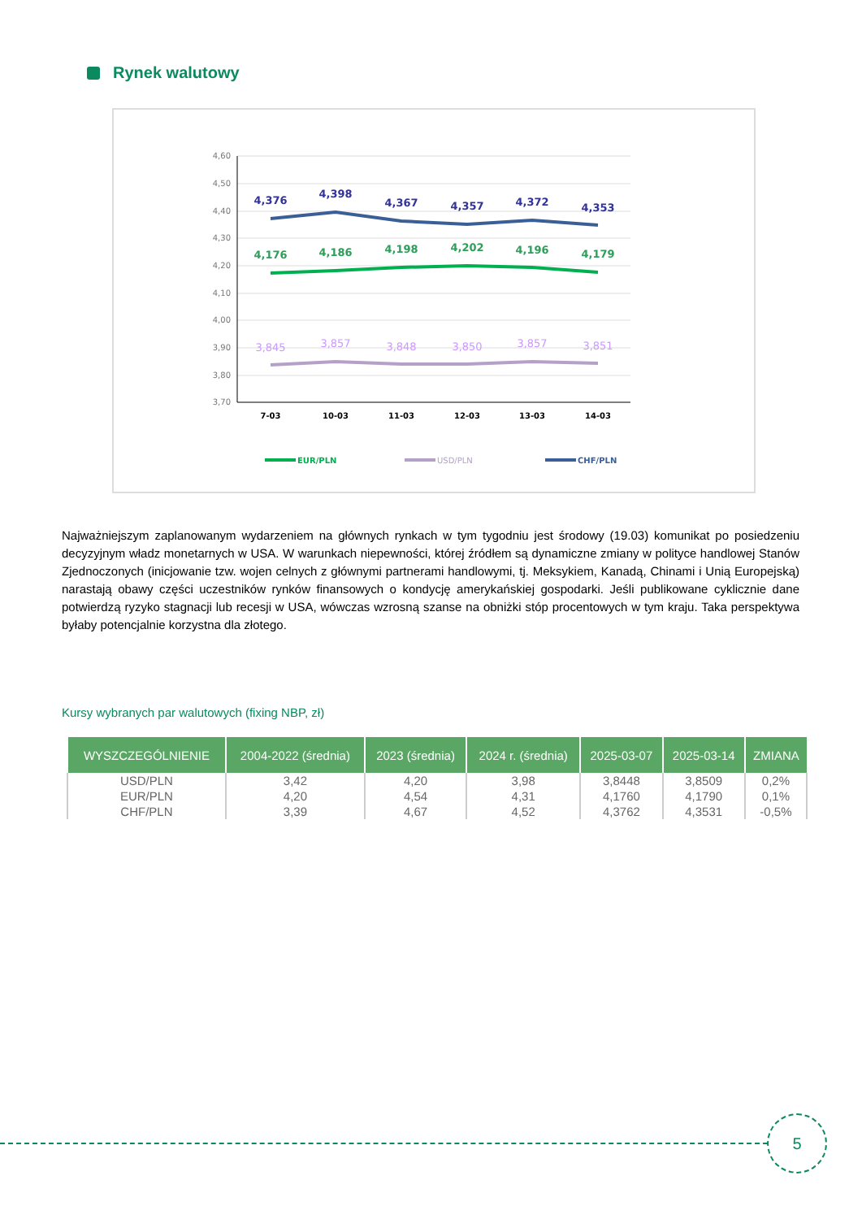Rynek walutowy
4,60
4,50
4,40
4,30
4,20
4,10
4,00
3,90
3,80
3,70
4,376
4,398
4,367
4,357
4,372
4,353
4,176
4,186
4,198
4,202
4,196
4,179
3,845
3,857
3,848
3,850
3,857
3,851
7-03
10-03
11-03
12-03
13-03
14-03
EUR/PLN
USD/PLN
CHF/PLN
Najważniejszym zaplanowanym wydarzeniem na głównych rynkach w tym tygodniu jest środowy (19.03) komunikat po posiedzeniu decyzyjnym władz monetarnych w USA. W warunkach niepewności, której źródłem są dynamiczne zmiany w polityce handlowej Stanów Zjednoczonych (inicjowanie tzw. wojen celnych z głównymi partnerami handlowymi, tj. Meksykiem, Kanadą, Chinami i Unią Europejską) narastają obawy części uczestników rynków finansowych o kondycję amerykańskiej gospodarki. Jeśli publikowane cyklicznie dane potwierdzą ryzyko stagnacji lub recesji w USA, wówczas wzrosną szanse na obniżki stóp procentowych w tym kraju. Taka perspektywa byłaby potencjalnie korzystna dla złotego.
Kursy wybranych par walutowych (fixing NBP, zł)
| WYSZCZEGÓLNIENIE | 2004-2022 (średnia) | 2023 (średnia) | 2024 r. (średnia) | 2025-03-07 | 2025-03-14 | ZMIANA |
| --- | --- | --- | --- | --- | --- | --- |
| USD/PLN | 3,42 | 4,20 | 3,98 | 3,8448 | 3,8509 | 0,2% |
| EUR/PLN | 4,20 | 4,54 | 4,31 | 4,1760 | 4,1790 | 0,1% |
| CHF/PLN | 3,39 | 4,67 | 4,52 | 4,3762 | 4,3531 | -0,5% |
5